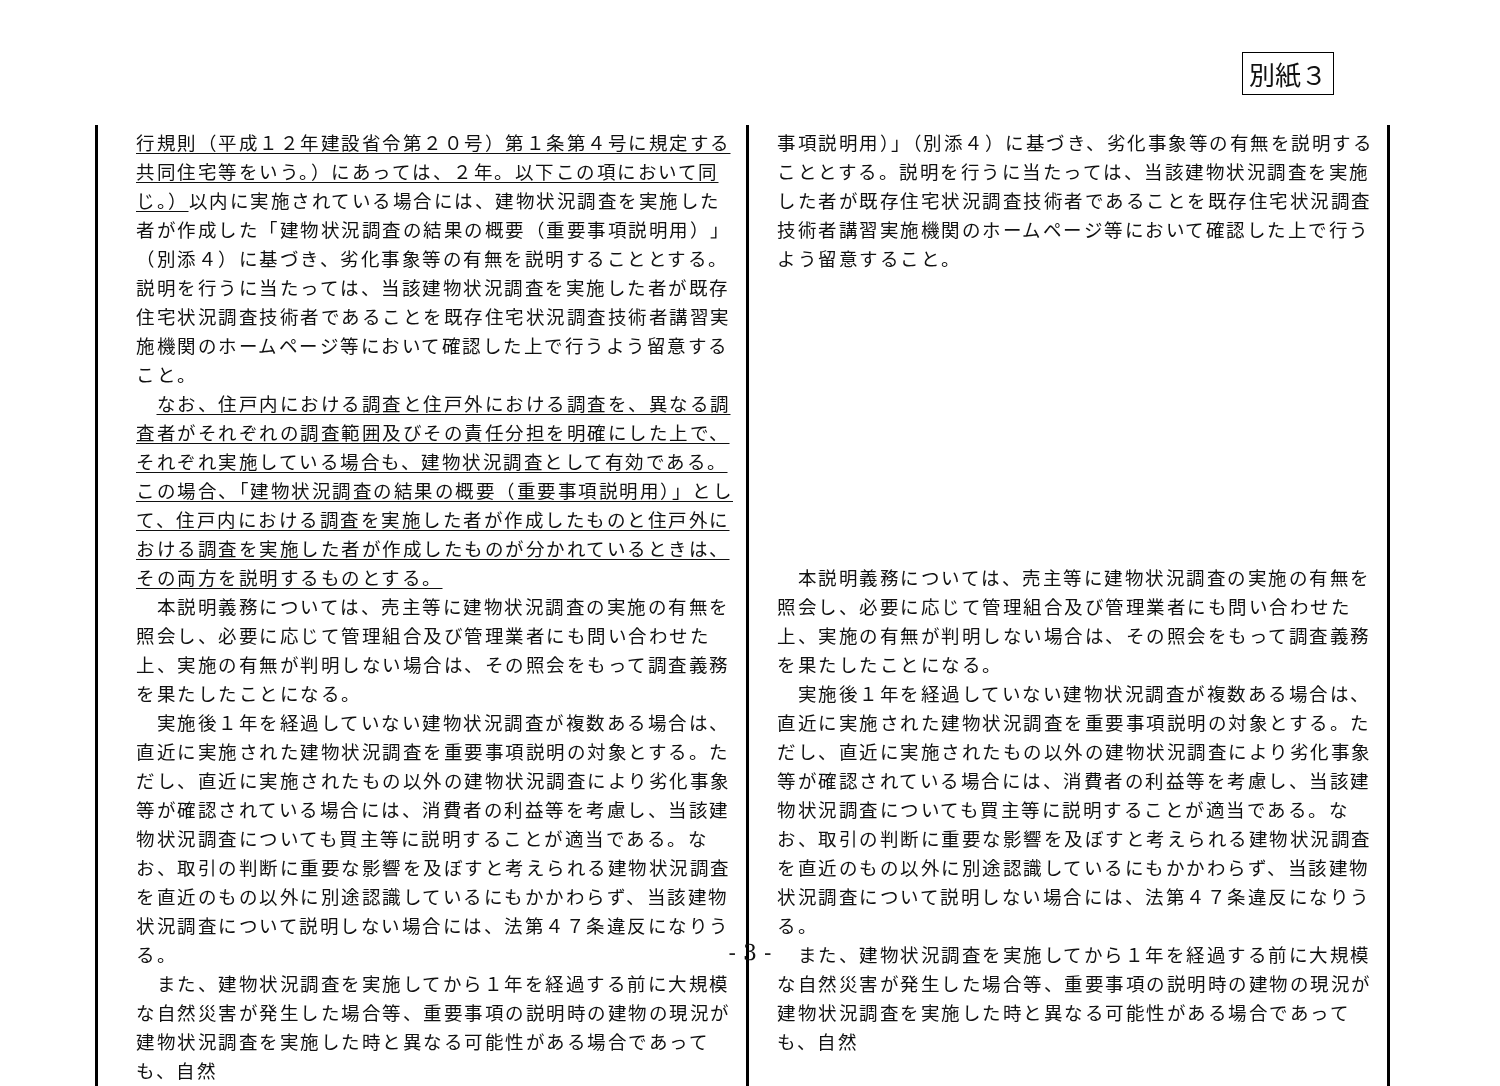別紙３
| 行規則（平成１２年建設省令第２０号）第１条第４号に規定する共同住宅等をいう。）にあっては、２年。以下この項において同じ。） 以内に実施されている場合には、建物状況調査を実施した者が作成した「建物状況調査の結果の概要（重要事項説明用）」（別添４）に基づき、劣化事象等の有無を説明することとする。説明を行うに当たっては、当該建物状況調査を実施した者が既存住宅状況調査技術者であることを既存住宅状況調査技術者講習実施機関のホームページ等において確認した上で行うよう留意すること。 なお、住戸内における調査と住戸外における調査を、異なる調査者がそれぞれの調査範囲及びその責任分担を明確にした上で、それぞれ実施している場合も、建物状況調査として有効である。この場合、「建物状況調査の結果の概要（重要事項説明用）」として、住戸内における調査を実施した者が作成したものと住戸外における調査を実施した者が作成したものが分かれているときは、その両方を説明するものとする。 本説明義務については、売主等に建物状況調査の実施の有無を照会し、必要に応じて管理組合及び管理業者にも問い合わせた上、実施の有無が判明しない場合は、その照会をもって調査義務を果たしたことになる。 実施後１年を経過していない建物状況調査が複数ある場合は、直近に実施された建物状況調査を重要事項説明の対象とする。ただし、直近に実施されたもの以外の建物状況調査により劣化事象等が確認されている場合には、消費者の利益等を考慮し、当該建物状況調査についても買主等に説明することが適当である。なお、取引の判断に重要な影響を及ぼすと考えられる建物状況調査を直近のもの以外に別途認識しているにもかかわらず、当該建物状況調査について説明しない場合には、法第４７条違反になりうる。 また、建物状況調査を実施してから１年を経過する前に大規模な自然災害が発生した場合等、重要事項の説明時の建物の現況が建物状況調査を実施した時と異なる可能性がある場合であっても、自然 | 事項説明用）」（別添４）に基づき、劣化事象等の有無を説明することとする。説明を行うに当たっては、当該建物状況調査を実施した者が既存住宅状況調査技術者であることを既存住宅状況調査技術者講習実施機関のホームページ等において確認した上で行うよう留意すること。 本説明義務については、売主等に建物状況調査の実施の有無を照会し、必要に応じて管理組合及び管理業者にも問い合わせた上、実施の有無が判明しない場合は、その照会をもって調査義務を果たしたことになる。 実施後１年を経過していない建物状況調査が複数ある場合は、直近に実施された建物状況調査を重要事項説明の対象とする。ただし、直近に実施されたもの以外の建物状況調査により劣化事象等が確認されている場合には、消費者の利益等を考慮し、当該建物状況調査についても買主等に説明することが適当である。なお、取引の判断に重要な影響を及ぼすと考えられる建物状況調査を直近のもの以外に別途認識しているにもかかわらず、当該建物状況調査について説明しない場合には、法第４７条違反になりうる。 また、建物状況調査を実施してから１年を経過する前に大規模な自然災害が発生した場合等、重要事項の説明時の建物の現況が建物状況調査を実施した時と異なる可能性がある場合であっても、自然 |
- 3 -